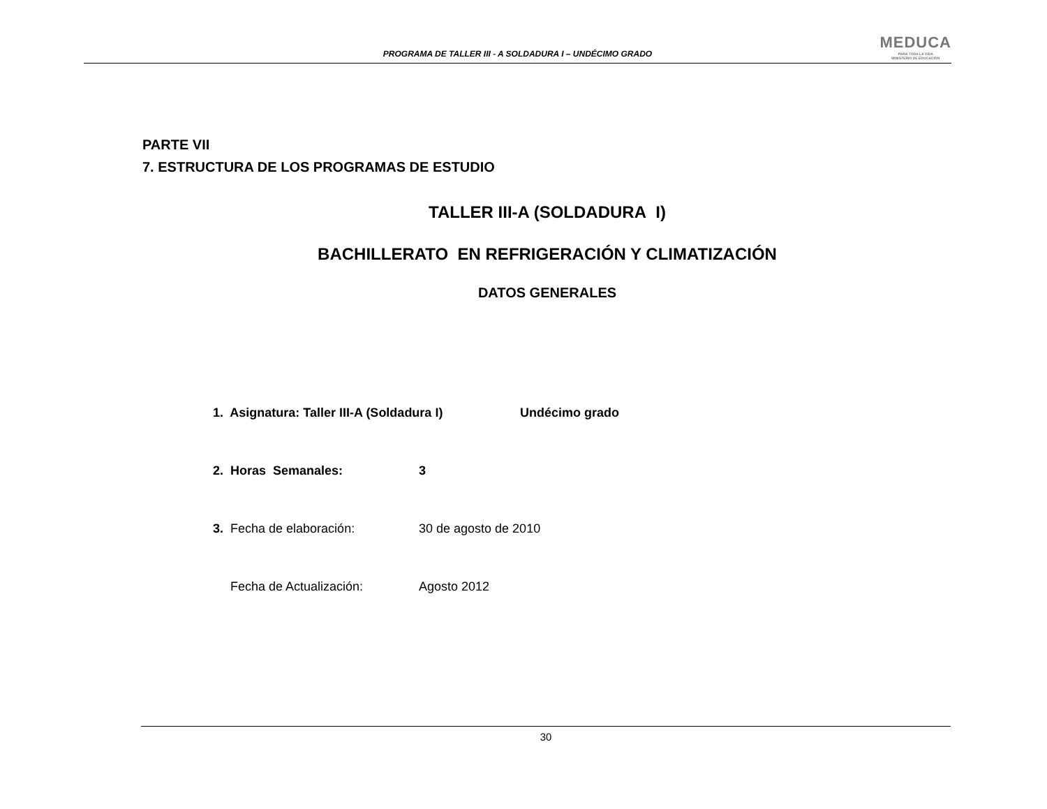PROGRAMA DE TALLER III - A SOLDADURA I – UNDÉCIMO GRADO
MEDUCA
PARA TODA LA VIDA
MINISTERIO DE EDUCACIÓN
PARTE VII
7. ESTRUCTURA DE LOS PROGRAMAS DE ESTUDIO
TALLER III-A (SOLDADURA I)
BACHILLERATO EN REFRIGERACIÓN Y CLIMATIZACIÓN
DATOS GENERALES
1. Asignatura: Taller III-A (Soldadura I) Undécimo grado
2. Horas Semanales: 3
3. Fecha de elaboración: 30 de agosto de 2010
Fecha de Actualización: Agosto 2012
30